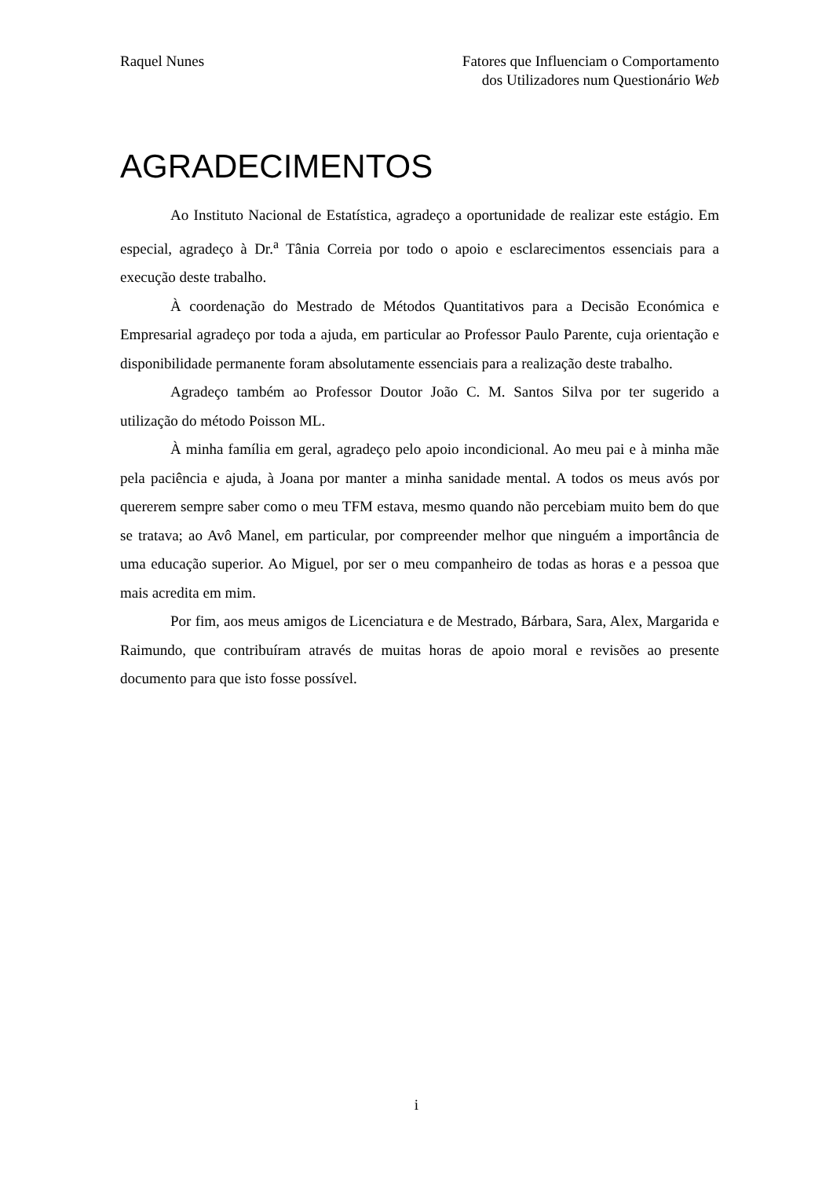Raquel Nunes Fatores que Influenciam o Comportamento
dos Utilizadores num Questionário Web
AGRADECIMENTOS
Ao Instituto Nacional de Estatística, agradeço a oportunidade de realizar este estágio. Em especial, agradeço à Dr.<sup>a</sup> Tânia Correia por todo o apoio e esclarecimentos essenciais para a execução deste trabalho.
À coordenação do Mestrado de Métodos Quantitativos para a Decisão Económica e Empresarial agradeço por toda a ajuda, em particular ao Professor Paulo Parente, cuja orientação e disponibilidade permanente foram absolutamente essenciais para a realização deste trabalho.
Agradeço também ao Professor Doutor João C. M. Santos Silva por ter sugerido a utilização do método Poisson ML.
À minha família em geral, agradeço pelo apoio incondicional. Ao meu pai e à minha mãe pela paciência e ajuda, à Joana por manter a minha sanidade mental. A todos os meus avós por quererem sempre saber como o meu TFM estava, mesmo quando não percebiam muito bem do que se tratava; ao Avô Manel, em particular, por compreender melhor que ninguém a importância de uma educação superior. Ao Miguel, por ser o meu companheiro de todas as horas e a pessoa que mais acredita em mim.
Por fim, aos meus amigos de Licenciatura e de Mestrado, Bárbara, Sara, Alex, Margarida e Raimundo, que contribuíram através de muitas horas de apoio moral e revisões ao presente documento para que isto fosse possível.
i